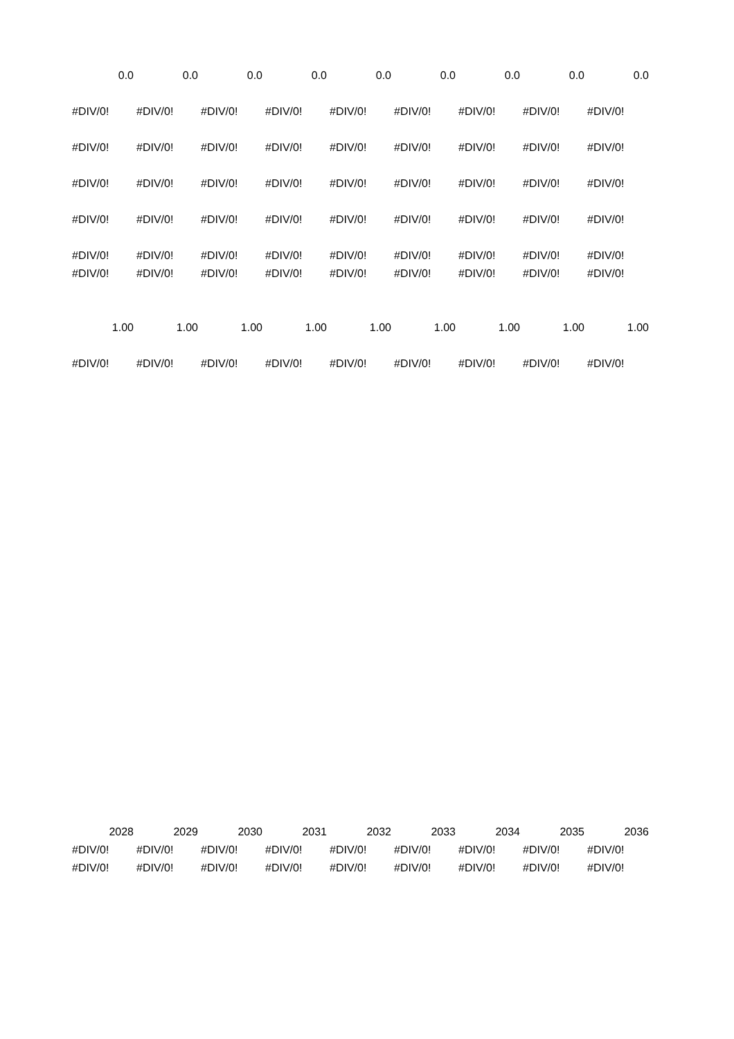| 0.0 | 0.0 | 0.0 | 0.0 | 0.0 | 0.0 | 0.0 | 0.0 | 0.0 |
| #DIV/0! | #DIV/0! | #DIV/0! | #DIV/0! | #DIV/0! | #DIV/0! | #DIV/0! | #DIV/0! | #DIV/0! |
| #DIV/0! | #DIV/0! | #DIV/0! | #DIV/0! | #DIV/0! | #DIV/0! | #DIV/0! | #DIV/0! | #DIV/0! |
| #DIV/0! | #DIV/0! | #DIV/0! | #DIV/0! | #DIV/0! | #DIV/0! | #DIV/0! | #DIV/0! | #DIV/0! |
| #DIV/0! | #DIV/0! | #DIV/0! | #DIV/0! | #DIV/0! | #DIV/0! | #DIV/0! | #DIV/0! | #DIV/0! |
| #DIV/0! | #DIV/0! | #DIV/0! | #DIV/0! | #DIV/0! | #DIV/0! | #DIV/0! | #DIV/0! | #DIV/0! |
| #DIV/0! | #DIV/0! | #DIV/0! | #DIV/0! | #DIV/0! | #DIV/0! | #DIV/0! | #DIV/0! | #DIV/0! |
| 1.00 | 1.00 | 1.00 | 1.00 | 1.00 | 1.00 | 1.00 | 1.00 | 1.00 |
| #DIV/0! | #DIV/0! | #DIV/0! | #DIV/0! | #DIV/0! | #DIV/0! | #DIV/0! | #DIV/0! | #DIV/0! |
| 2028 | 2029 | 2030 | 2031 | 2032 | 2033 | 2034 | 2035 | 2036 |
| #DIV/0! | #DIV/0! | #DIV/0! | #DIV/0! | #DIV/0! | #DIV/0! | #DIV/0! | #DIV/0! | #DIV/0! |
| #DIV/0! | #DIV/0! | #DIV/0! | #DIV/0! | #DIV/0! | #DIV/0! | #DIV/0! | #DIV/0! | #DIV/0! |